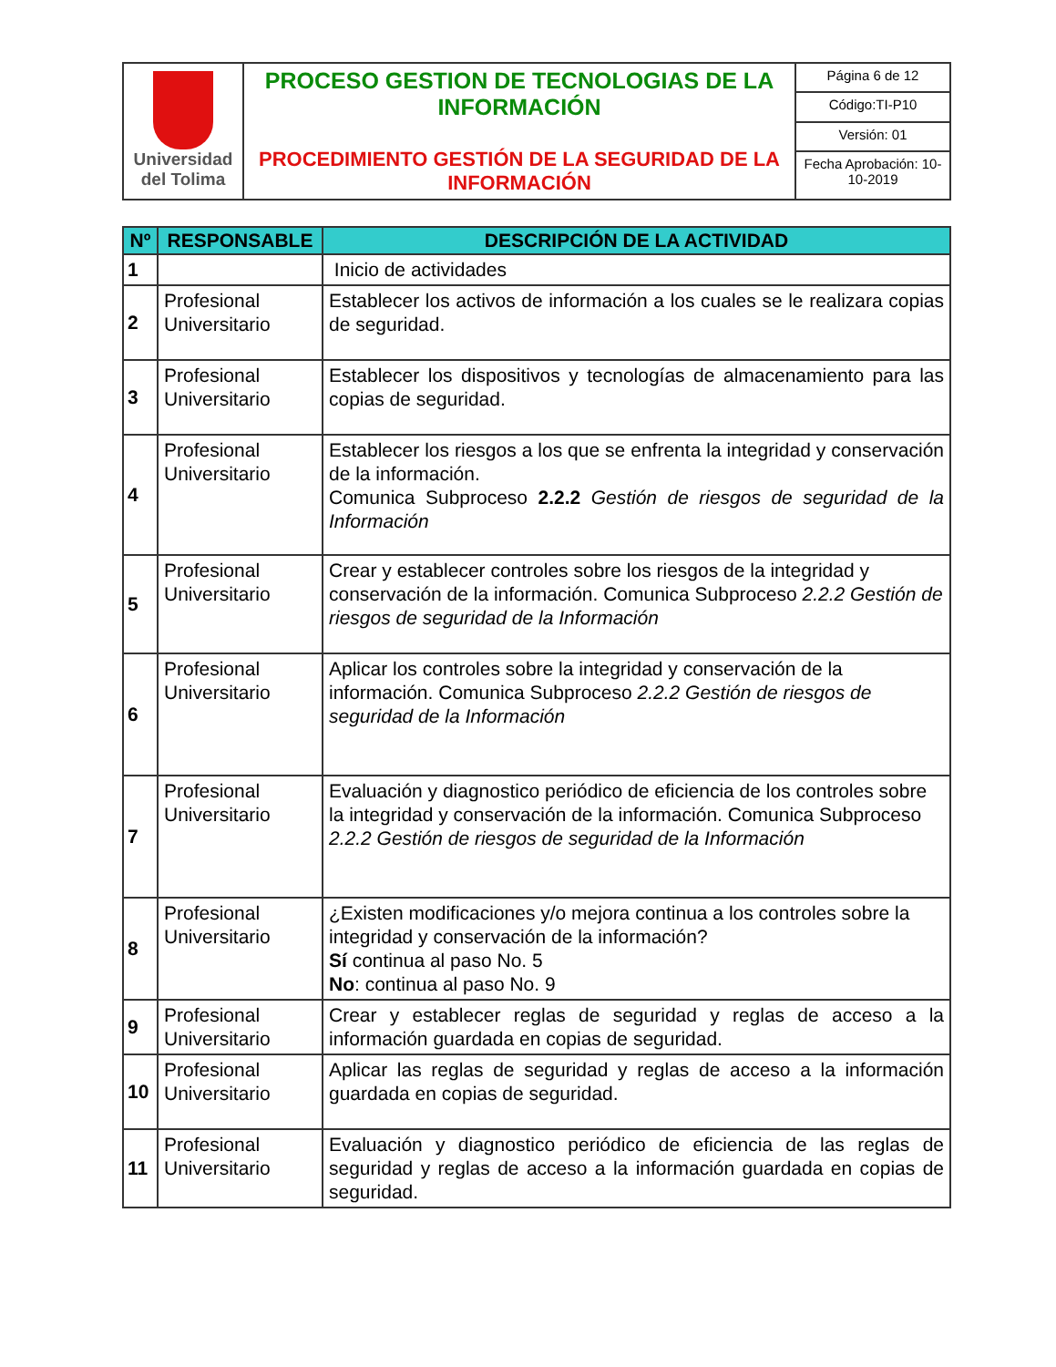| Universidad del Tolima | PROCESO GESTION DE TECNOLOGIAS DE LA INFORMACIÓN PROCEDIMIENTO GESTIÓN DE LA SEGURIDAD DE LA INFORMACIÓN | Página 6 de 12 |
| | | Código:TI-P10 |
| | | Versión: 01 |
| | | Fecha Aprobación: 10-10-2019 |
| Nº | RESPONSABLE | DESCRIPCIÓN DE LA ACTIVIDAD |
| --- | --- | --- |
| 1 | | Inicio de actividades |
| 2 | Profesional Universitario | Establecer los activos de información a los cuales se le realizara copias de seguridad. |
| 3 | Profesional Universitario | Establecer los dispositivos y tecnologías de almacenamiento para las copias de seguridad. |
| 4 | Profesional Universitario | Establecer los riesgos a los que se enfrenta la integridad y conservación de la información. Comunica Subproceso 2.2.2 Gestión de riesgos de seguridad de la Información |
| 5 | Profesional Universitario | Crear y establecer controles sobre los riesgos de la integridad y conservación de la información. Comunica Subproceso 2.2.2 Gestión de riesgos de seguridad de la Información |
| 6 | Profesional Universitario | Aplicar los controles sobre la integridad y conservación de la información. Comunica Subproceso 2.2.2 Gestión de riesgos de seguridad de la Información |
| 7 | Profesional Universitario | Evaluación y diagnostico periódico de eficiencia de los controles sobre la integridad y conservación de la información. Comunica Subproceso 2.2.2 Gestión de riesgos de seguridad de la Información |
| 8 | Profesional Universitario | ¿Existen modificaciones y/o mejora continua a los controles sobre la integridad y conservación de la información? Sí continua al paso No. 5 No : continua al paso No. 9 |
| 9 | Profesional Universitario | Crear y establecer reglas de seguridad y reglas de acceso a la información guardada en copias de seguridad. |
| 10 | Profesional Universitario | Aplicar las reglas de seguridad y reglas de acceso a la información guardada en copias de seguridad. |
| 11 | Profesional Universitario | Evaluación y diagnostico periódico de eficiencia de las reglas de seguridad y reglas de acceso a la información guardada en copias de seguridad. |